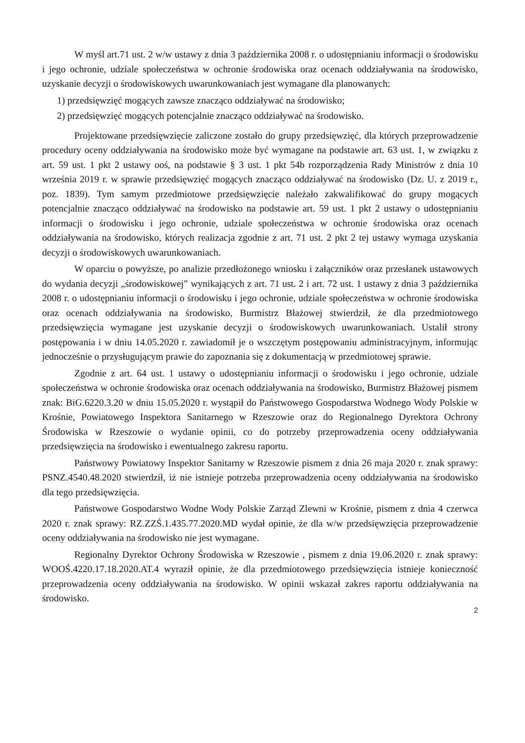W myśl art.71 ust. 2 w/w ustawy z dnia 3 października 2008 r. o udostępnianiu informacji o środowisku i jego ochronie, udziale społeczeństwa w ochronie środowiska oraz ocenach oddziaływania na środowisko, uzyskanie decyzji o środowiskowych uwarunkowaniach jest wymagane dla planowanych:
1) przedsięwzięć mogących zawsze znacząco oddziaływać na środowisko;
2) przedsięwzięć mogących potencjalnie znacząco oddziaływać na środowisko.
Projektowane przedsięwzięcie zaliczone zostało do grupy przedsięwzięć, dla których przeprowadzenie procedury oceny oddziaływania na środowisko może być wymagane na podstawie art. 63 ust. 1, w związku z art. 59 ust. 1 pkt 2 ustawy ooś, na podstawie § 3 ust. 1 pkt 54b rozporządzenia Rady Ministrów z dnia 10 września 2019 r. w sprawie przedsięwzięć mogących znacząco oddziaływać na środowisko (Dz. U. z 2019 r., poz. 1839). Tym samym przedmiotowe przedsięwzięcie należało zakwalifikować do grupy mogących potencjalnie znacząco oddziaływać na środowisko na podstawie art. 59 ust. 1 pkt 2 ustawy o udostępnianiu informacji o środowisku i jego ochronie, udziale społeczeństwa w ochronie środowiska oraz ocenach oddziaływania na środowisko, których realizacja zgodnie z art. 71 ust. 2 pkt 2 tej ustawy wymaga uzyskania decyzji o środowiskowych uwarunkowaniach.
W oparciu o powyższe, po analizie przedłożonego wniosku i załączników oraz przesłanek ustawowych do wydania decyzji „środowiskowej” wynikających z art. 71 ust. 2 i art. 72 ust. 1 ustawy z dnia 3 października 2008 r. o udostępnianiu informacji o środowisku i jego ochronie, udziale społeczeństwa w ochronie środowiska oraz ocenach oddziaływania na środowisko, Burmistrz Błażowej stwierdził, że dla przedmiotowego przedsięwzięcia wymagane jest uzyskanie decyzji o środowiskowych uwarunkowaniach. Ustalił strony postępowania i w dniu 14.05.2020 r. zawiadomił je o wszczętym postępowaniu administracyjnym, informując jednocześnie o przysługującym prawie do zapoznania się z dokumentacją w przedmiotowej sprawie.
Zgodnie z art. 64 ust. 1 ustawy o udostępnianiu informacji o środowisku i jego ochronie, udziale społeczeństwa w ochronie środowiska oraz ocenach oddziaływania na środowisko, Burmistrz Błażowej pismem znak: BiG.6220.3.20 w dniu 15.05.2020 r. wystąpił do Państwowego Gospodarstwa Wodnego Wody Polskie w Krośnie, Powiatowego Inspektora Sanitarnego w Rzeszowie oraz do Regionalnego Dyrektora Ochrony Środowiska w Rzeszowie o wydanie opinii, co do potrzeby przeprowadzenia oceny oddziaływania przedsięwzięcia na środowisko i ewentualnego zakresu raportu.
Państwowy Powiatowy Inspektor Sanitarny w Rzeszowie pismem z dnia 26 maja 2020 r. znak sprawy: PSNZ.4540.48.2020 stwierdził, iż nie istnieje potrzeba przeprowadzenia oceny oddziaływania na środowisko dla tego przedsięwzięcia.
Państwowe Gospodarstwo Wodne Wody Polskie Zarząd Zlewni w Krośnie, pismem z dnia 4 czerwca 2020 r. znak sprawy: RZ.ZZŚ.1.435.77.2020.MD wydał opinie, że dla w/w przedsięwzięcia przeprowadzenie oceny oddziaływania na środowisko nie jest wymagane.
Regionalny Dyrektor Ochrony Środowiska w Rzeszowie , pismem z dnia 19.06.2020 r. znak sprawy: WOOŚ.4220.17.18.2020.AT.4 wyraził opinie, że dla przedmiotowego przedsięwzięcia istnieje konieczność przeprowadzenia oceny oddziaływania na środowisko. W opinii wskazał zakres raportu oddziaływania na środowisko.
2